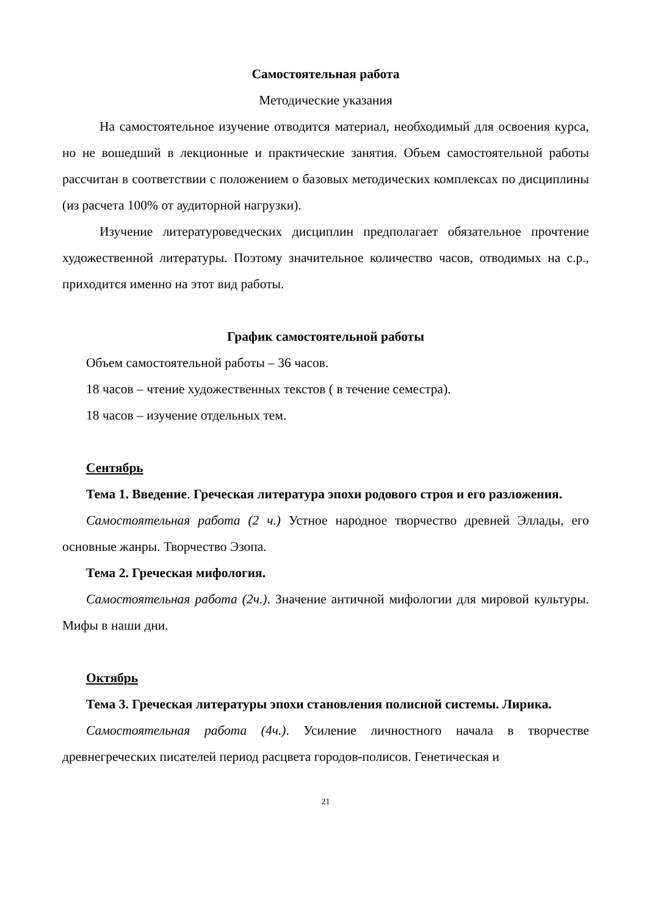Самостоятельная работа
Методические указания
На самостоятельное изучение отводится материал, необходимый для ос­воения курса, но не вошедший в лекционные и практические занятия. Объем самостоятельной работы рассчитан в соответствии с положением о базовых ме­тодических комплексах по дисциплины (из расчета 100% от аудиторной на­грузки).
Изучение литературоведческих дисциплин предполагает обязательное прочтение художественной литературы. Поэтому значительное количество ча­сов, отводимых на с.р., приходится именно на этот вид работы.
График самостоятельной работы
Объем самостоятельной работы – 36 часов.
18 часов – чтение художественных текстов ( в течение семестра).
18 часов – изучение отдельных тем.
Сентябрь
Тема 1. Введение. Греческая литература эпохи родового строя и его разложения.
Самостоятельная работа (2 ч.) Устное народное творчество древней Элла­ды, его основные жанры. Творчество Эзопа.
Тема 2. Греческая мифология.
Самостоятельная работа (2ч.). Значение античной мифологии для миро­вой культуры. Мифы в наши дни.
Октябрь
Тема 3. Греческая литературы эпохи становления полисной системы. Лирика.
Самостоятельная работа (4ч.). Усиление личностного начала в творчестве древнегреческих писателей период расцвета городов-полисов. Генетическая и
21